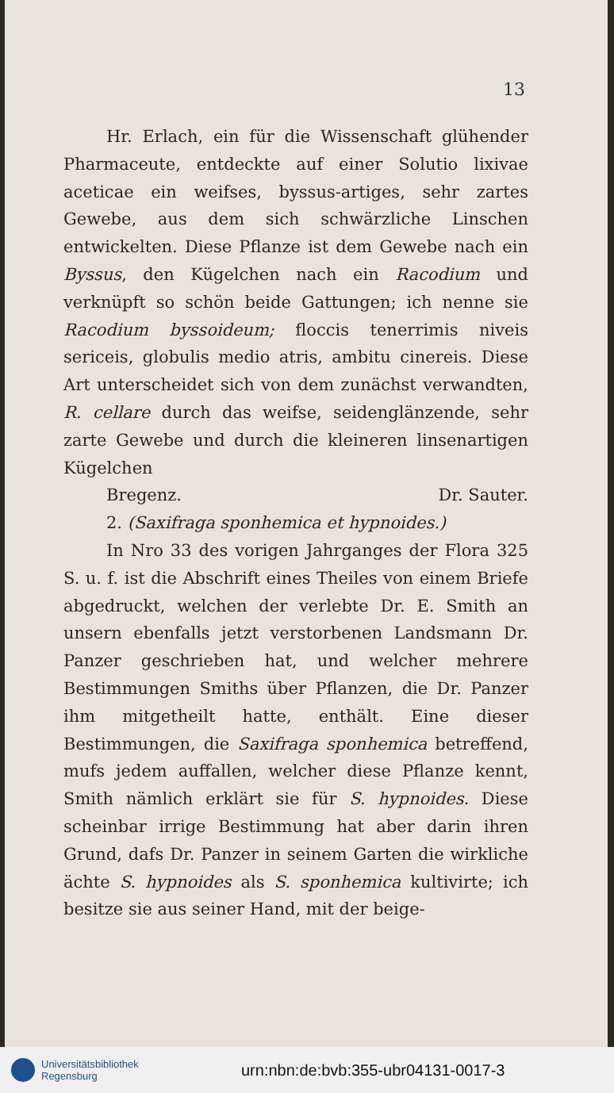13
Hr. Erlach, ein für die Wissenschaft glühender Pharmaceute, entdeckte auf einer Solutio lixivae aceticae ein weifses, byssus-artiges, sehr zartes Gewebe, aus dem sich schwärzliche Linschen entwickelten. Diese Pflanze ist dem Gewebe nach ein Byssus, den Kügelchen nach ein Racodium und verknüpft so schön beide Gattungen; ich nenne sie Racodium byssoideum; floccis tenerrimis niveis sericeis, globulis medio atris, ambitu cinereis. Diese Art unterscheidet sich von dem zunächst verwandten, R. cellare durch das weifse, seidenglänzende, sehr zarte Gewebe und durch die kleineren linsenartigen Kügelchen
Bregenz. Dr. Sauter.
2. (Saxifraga sponhemica et hypnoides.)
In Nro 33 des vorigen Jahrganges der Flora 325 S. u. f. ist die Abschrift eines Theiles von einem Briefe abgedruckt, welchen der verlebte Dr. E. Smith an unsern ebenfalls jetzt verstorbenen Landsmann Dr. Panzer geschrieben hat, und welcher mehrere Bestimmungen Smiths über Pflanzen, die Dr. Panzer ihm mitgetheilt hatte, enthält. Eine dieser Bestimmungen, die Saxifraga sponhemica betreffend, mufs jedem auffallen, welcher diese Pflanze kennt, Smith nämlich erklärt sie für S. hypnoides. Diese scheinbar irrige Bestimmung hat aber darin ihren Grund, dafs Dr. Panzer in seinem Garten die wirkliche ächte S. hypnoides als S. sponhemica kultivirte; ich besitze sie aus seiner Hand, mit der beige-
Universitätsbibliothek
Regensburg
urn:nbn:de:bvb:355-ubr04131-0017-3